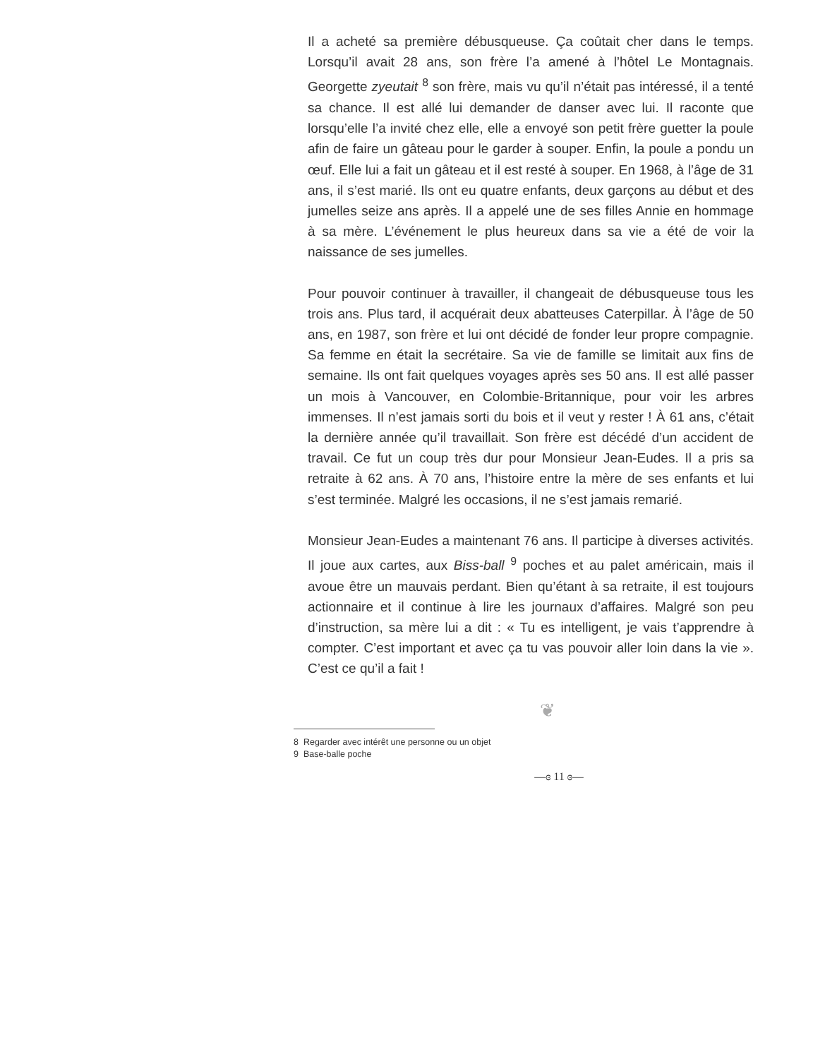Il a acheté sa première débusqueuse. Ça coûtait cher dans le temps. Lorsqu’il avait 28 ans, son frère l’a amené à l’hôtel Le Montagnais. Georgette zyeutait <sup>8</sup> son frère, mais vu qu’il n’était pas intéressé, il a tenté sa chance. Il est allé lui demander de danser avec lui. Il raconte que lorsqu’elle l’a invité chez elle, elle a envoyé son petit frère guetter la poule afin de faire un gâteau pour le garder à souper. Enfin, la poule a pondu un œuf. Elle lui a fait un gâteau et il est resté à souper. En 1968, à l’âge de 31 ans, il s’est marié. Ils ont eu quatre enfants, deux garçons au début et des jumelles seize ans après. Il a appelé une de ses filles Annie en hommage à sa mère. L’événement le plus heureux dans sa vie a été de voir la naissance de ses jumelles.
Pour pouvoir continuer à travailler, il changeait de débusqueuse tous les trois ans. Plus tard, il acquérait deux abatteuses Caterpillar. À l’âge de 50 ans, en 1987, son frère et lui ont décidé de fonder leur propre compagnie. Sa femme en était la secrétaire. Sa vie de famille se limitait aux fins de semaine. Ils ont fait quelques voyages après ses 50 ans. Il est allé passer un mois à Vancouver, en Colombie-Britannique, pour voir les arbres immenses. Il n’est jamais sorti du bois et il veut y rester ! À 61 ans, c’était la dernière année qu’il travaillait. Son frère est décédé d’un accident de travail. Ce fut un coup très dur pour Monsieur Jean-Eudes. Il a pris sa retraite à 62 ans. À 70 ans, l’histoire entre la mère de ses enfants et lui s’est terminée. Malgré les occasions, il ne s’est jamais remarié.
Monsieur Jean-Eudes a maintenant 76 ans. Il participe à diverses activités. Il joue aux cartes, aux Biss-ball <sup>9</sup> poches et au palet américain, mais il avoue être un mauvais perdant. Bien qu’étant à sa retraite, il est toujours actionnaire et il continue à lire les journaux d’affaires. Malgré son peu d’instruction, sa mère lui a dit : « Tu es intelligent, je vais t’apprendre à compter. C’est important et avec ça tu vas pouvoir aller loin dans la vie ». C’est ce qu’il a fait !
❦
8 Regarder avec intérêt une personne ou un objet
9 Base-balle poche
—ɞ 11 ɞ—